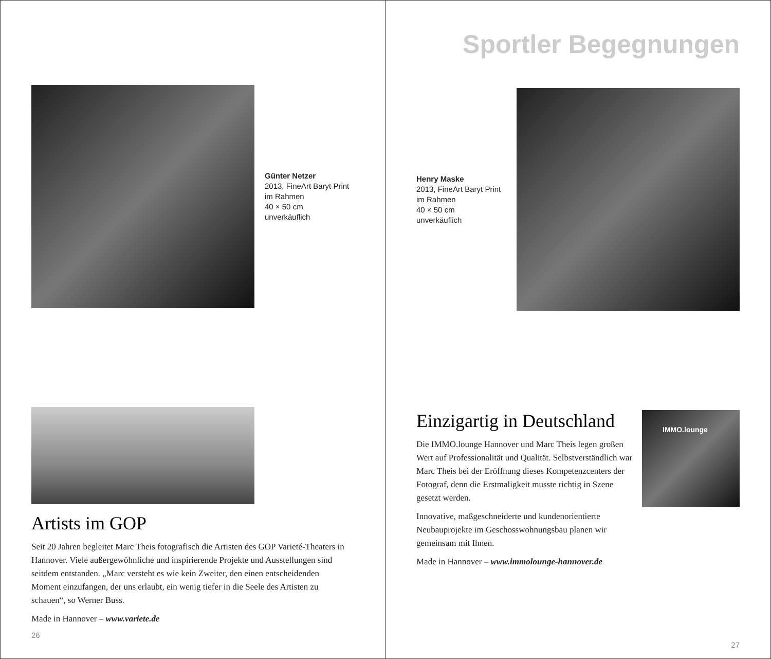Günter Netzer
2013, FineArt Baryt Print
im Rahmen
40 × 50 cm
unverkäuflich
Artists im GOP
Seit 20 Jahren begleitet Marc Theis fotografisch die Artisten des GOP Varieté-Theaters in Hannover. Viele außergewöhnliche und inspirierende Projekte und Ausstellungen sind seitdem entstanden. „Marc versteht es wie kein Zweiter, den einen entscheidenden Moment einzufangen, der uns erlaubt, ein wenig tiefer in die Seele des Artisten zu schauen“, so Werner Buss.
Made in Hannover – www.variete.de
26
Sportler Begegnungen
Henry Maske
2013, FineArt Baryt Print
im Rahmen
40 × 50 cm
unverkäuflich
Einzigartig in Deutschland
Die IMMO.lounge Hannover und Marc Theis legen großen Wert auf Professionalität und Qualität. Selbstverständlich war Marc Theis bei der Eröffnung dieses Kompetenzcenters der Fotograf, denn die Erstmaligkeit musste richtig in Szene gesetzt werden.
Innovative, maßgeschneiderte und kundenorientierte Neubauprojekte im Geschosswohnungsbau planen wir gemeinsam mit Ihnen.
Made in Hannover – www.immolounge-hannover.de
IMMO.lounge
27